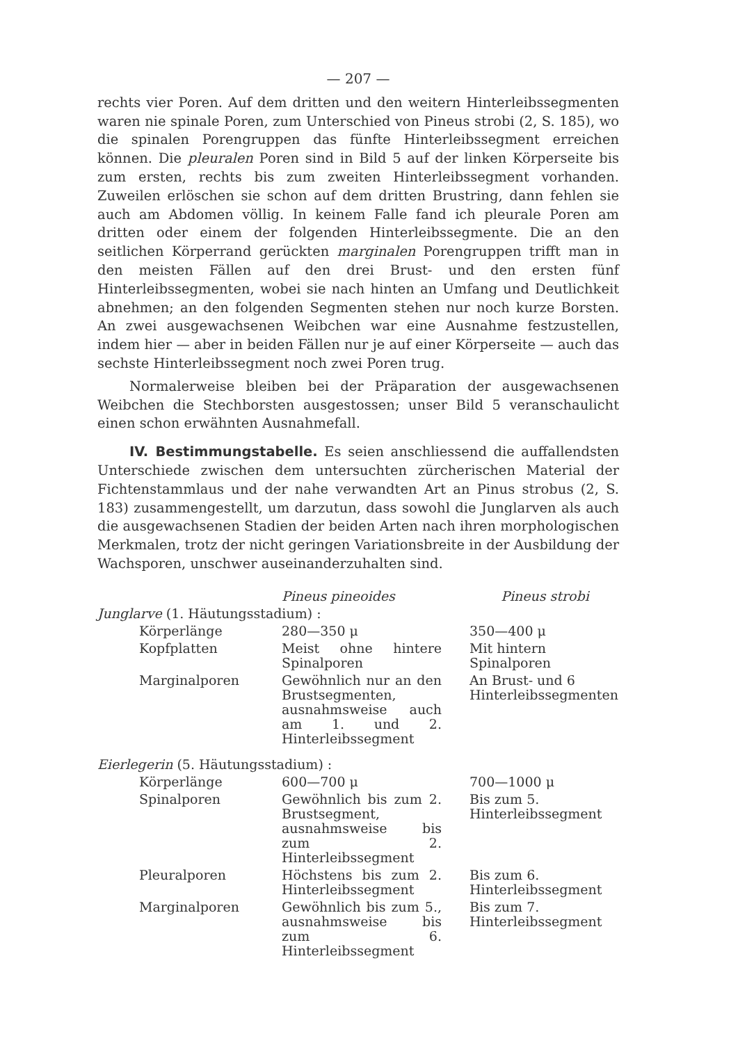— 207 —
rechts vier Poren. Auf dem dritten und den weitern Hinterleibssegmenten waren nie spinale Poren, zum Unterschied von Pineus strobi (2, S. 185), wo die spinalen Porengruppen das fünfte Hinterleibssegment erreichen können. Die pleuralen Poren sind in Bild 5 auf der linken Körperseite bis zum ersten, rechts bis zum zweiten Hinterleibssegment vorhanden. Zuweilen erlöschen sie schon auf dem dritten Brustring, dann fehlen sie auch am Abdomen völlig. In keinem Falle fand ich pleurale Poren am dritten oder einem der folgenden Hinterleibssegmente. Die an den seitlichen Körperrand gerückten marginalen Porengruppen trifft man in den meisten Fällen auf den drei Brust- und den ersten fünf Hinterleibssegmenten, wobei sie nach hinten an Umfang und Deutlichkeit abnehmen; an den folgenden Segmenten stehen nur noch kurze Borsten. An zwei ausgewachsenen Weibchen war eine Ausnahme festzustellen, indem hier — aber in beiden Fällen nur je auf einer Körperseite — auch das sechste Hinterleibssegment noch zwei Poren trug.
Normalerweise bleiben bei der Präparation der ausgewachsenen Weibchen die Stechborsten ausgestossen; unser Bild 5 veranschaulicht einen schon erwähnten Ausnahmefall.
IV. Bestimmungstabelle. Es seien anschliessend die auffallendsten Unterschiede zwischen dem untersuchten zürcherischen Material der Fichtenstammlaus und der nahe verwandten Art an Pinus strobus (2, S. 183) zusammengestellt, um darzutun, dass sowohl die Junglarven als auch die ausgewachsenen Stadien der beiden Arten nach ihren morphologischen Merkmalen, trotz der nicht geringen Variationsbreite in der Ausbildung der Wachsporen, unschwer auseinanderzuhalten sind.
| | | Pineus pineoides | Pineus strobi |
| --- | --- | --- | --- |
| Junglarve (1. Häutungsstadium) : | | | |
| | Körperlänge | 280—350 μ | 350—400 μ |
| | Kopfplatten | Meist ohne hintere Spinalporen | Mit hintern Spinalporen |
| | Marginalporen | Gewöhnlich nur an den Brustsegmenten, ausnahmsweise auch am 1. und 2. Hinterleibssegment | An Brust- und 6 Hinterleibssegmenten |
| Eierlegerin (5. Häutungsstadium) : | | | |
| | Körperlänge | 600—700 μ | 700—1000 μ |
| | Spinalporen | Gewöhnlich bis zum 2. Brustsegment, ausnahmsweise bis zum 2. Hinterleibssegment | Bis zum 5. Hinterleibssegment |
| | Pleuralporen | Höchstens bis zum 2. Hinterleibssegment | Bis zum 6. Hinterleibssegment |
| | Marginalporen | Gewöhnlich bis zum 5., ausnahmsweise bis zum 6. Hinterleibssegment | Bis zum 7. Hinterleibssegment |